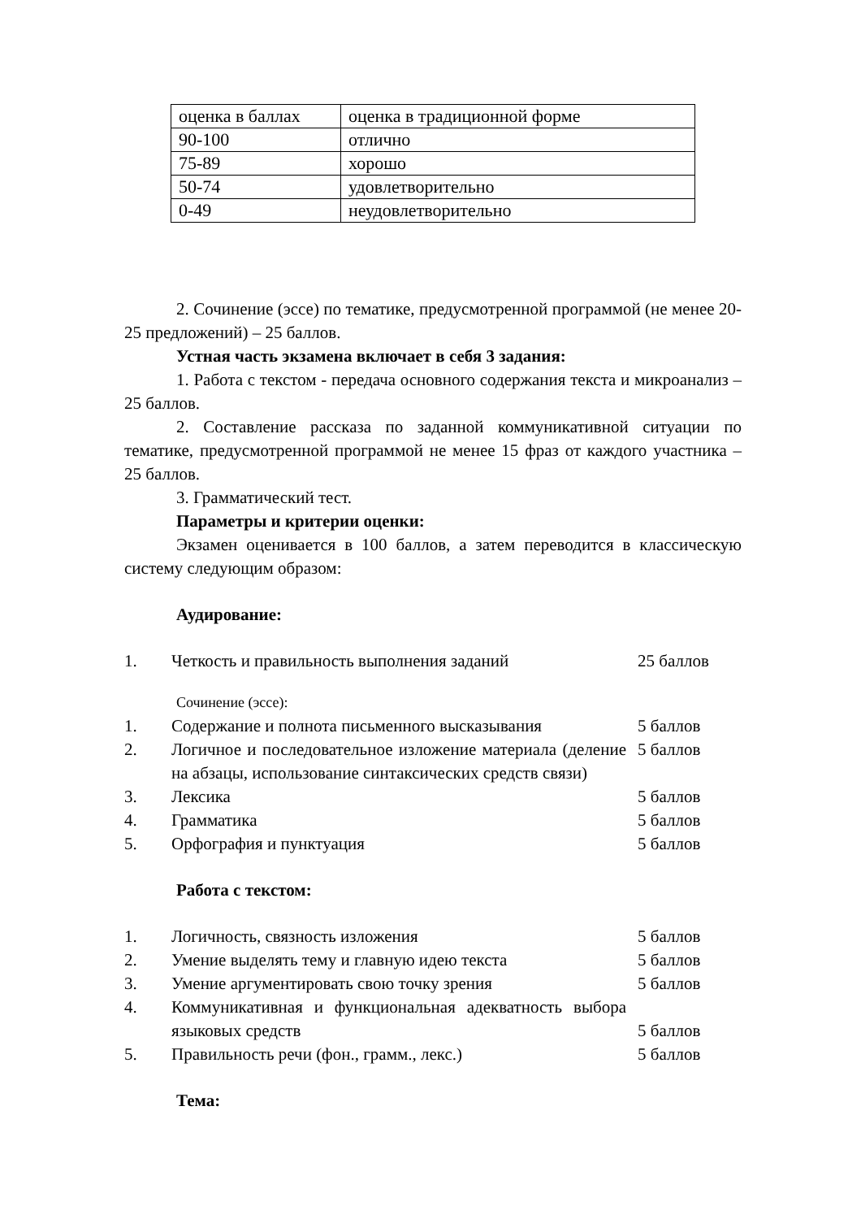| оценка в баллах | оценка в традиционной форме |
| 90-100 | отлично |
| 75-89 | хорошо |
| 50-74 | удовлетворительно |
| 0-49 | неудовлетворительно |
2. Сочинение (эссе) по тематике, предусмотренной программой (не менее 20-25 предложений) – 25 баллов.
Устная часть экзамена включает в себя 3 задания:
1. Работа с текстом - передача основного содержания текста и микроанализ – 25 баллов.
2. Составление рассказа по заданной коммуникативной ситуации по тематике, предусмотренной программой не менее 15 фраз от каждого участника – 25 баллов.
3. Грамматический тест.
Параметры и критерии оценки:
Экзамен оценивается в 100 баллов, а затем переводится в классическую систему следующим образом:
Аудирование:
| 1. | Четкость и правильность выполнения заданий | 25 баллов |
Сочинение (эссе):
| 1. | Содержание и полнота письменного высказывания | 5 баллов |
| 2. | Логичное и последовательное изложение материала (деление на абзацы, использование синтаксических средств связи) | 5 баллов |
| 3. | Лексика | 5 баллов |
| 4. | Грамматика | 5 баллов |
| 5. | Орфография и пунктуация | 5 баллов |
Работа с текстом:
| 1. | Логичность, связность изложения | 5 баллов |
| 2. | Умение выделять тему и главную идею текста | 5 баллов |
| 3. | Умение аргументировать свою точку зрения | 5 баллов |
| 4. | Коммуникативная и функциональная адекватность выбора языковых средств | 5 баллов |
| 5. | Правильность речи (фон., грамм., лекс.) | 5 баллов |
Тема: